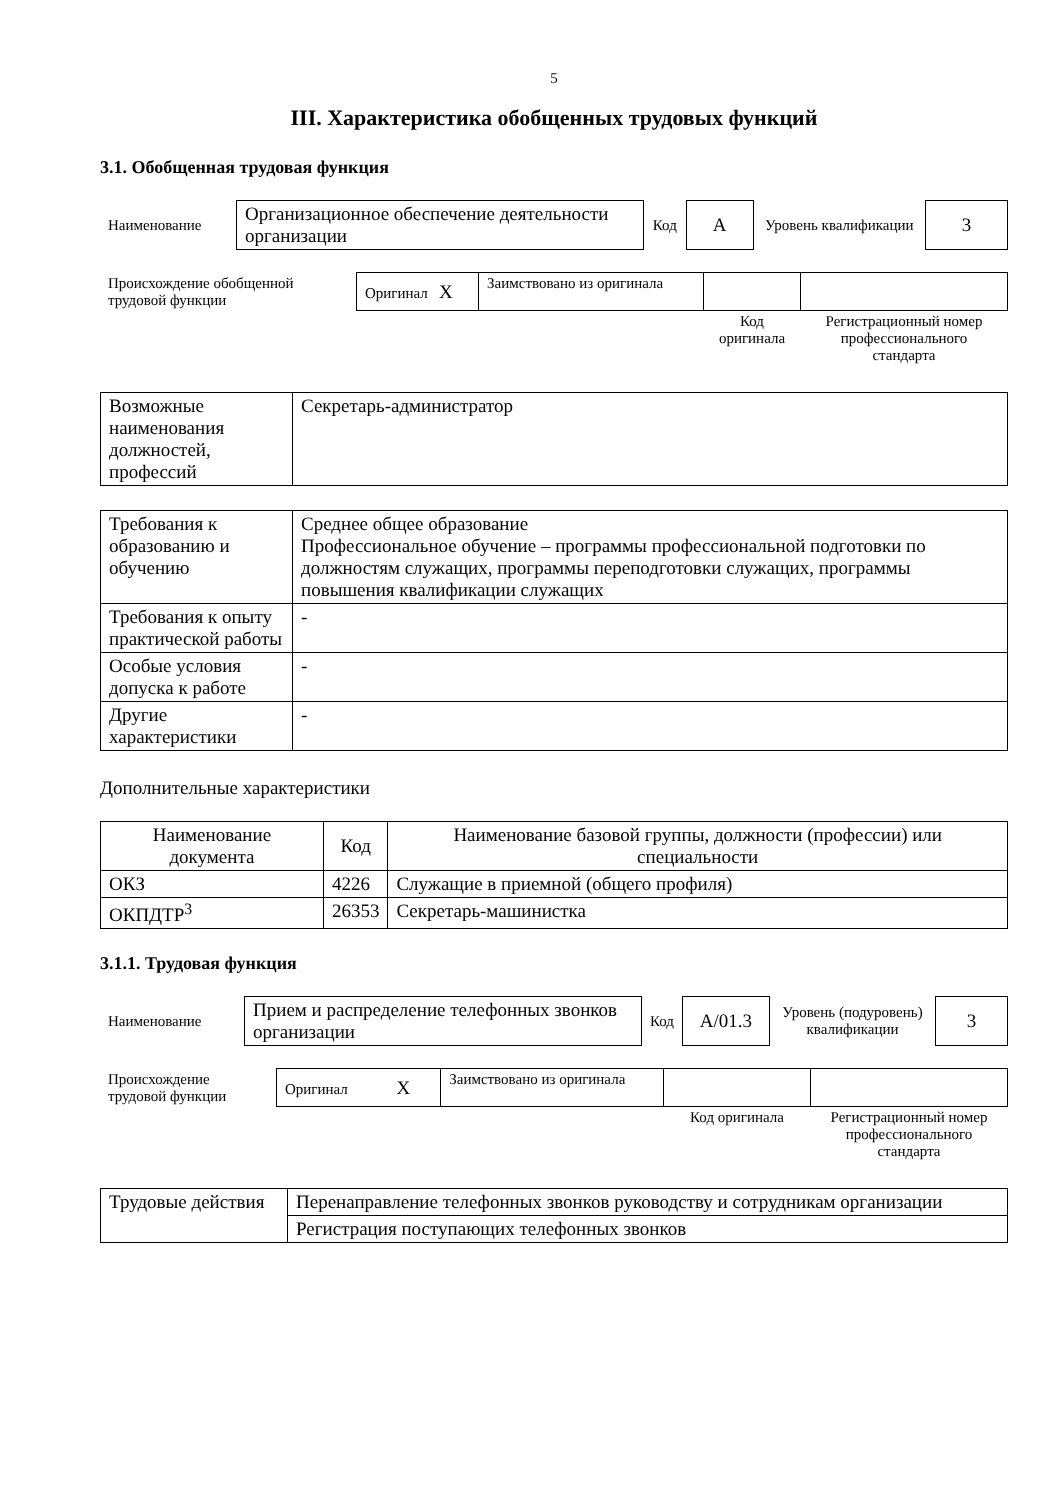5
III. Характеристика обобщенных трудовых функций
3.1. Обобщенная трудовая функция
| Наименование | Организационное обеспечение деятельности организации | Код | A | Уровень квалификации | 3 |
| Происхождение обобщенной трудовой функции | Оригинал X | Заимствовано из оригинала | | |
| | | | Код оригинала | Регистрационный номер профессионального стандарта |
| Возможные наименования должностей, профессий | Секретарь-администратор |
| Требования к образованию и обучению | Среднее общее образование Профессиональное обучение – программы профессиональной подготовки по должностям служащих, программы переподготовки служащих, программы повышения квалификации служащих |
| Требования к опыту практической работы | - |
| Особые условия допуска к работе | - |
| Другие характеристики | - |
Дополнительные характеристики
| Наименование документа | Код | Наименование базовой группы, должности (профессии) или специальности |
| --- | --- | --- |
| ОКЗ | 4226 | Служащие в приемной (общего профиля) |
| ОКПДТР<sup>3</sup> | 26353 | Секретарь-машинистка |
3.1.1. Трудовая функция
| Наименование | Прием и распределение телефонных звонков организации | Код | A/01.3 | Уровень (подуровень) квалификации | 3 |
| Происхождение трудовой функции | Оригинал X | Заимствовано из оригинала | | |
| | | | Код оригинала | Регистрационный номер профессионального стандарта |
| Трудовые действия | Перенаправление телефонных звонков руководству и сотрудникам организации |
| | Регистрация поступающих телефонных звонков |